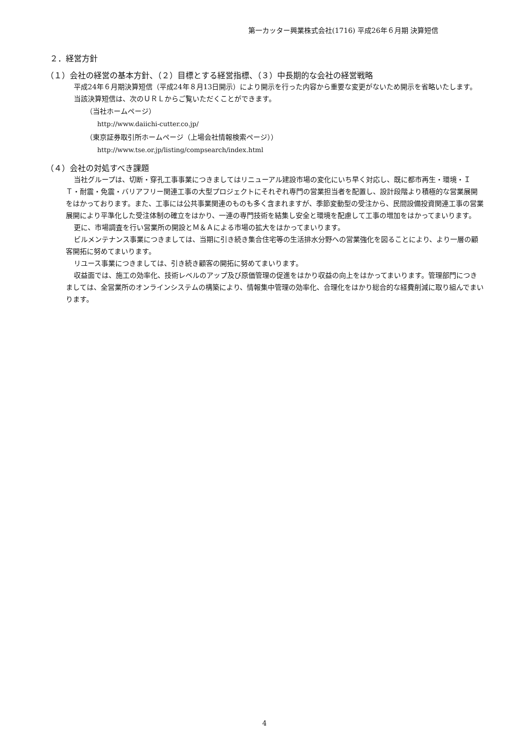第一カッター興業株式会社(1716) 平成26年６月期 決算短信
２．経営方針
（１）会社の経営の基本方針、（２）目標とする経営指標、（３）中長期的な会社の経営戦略
平成24年６月期決算短信（平成24年８月13日開示）により開示を行った内容から重要な変更がないため開示を省略いたします。
当該決算短信は、次のＵＲＬからご覧いただくことができます。
（当社ホームページ）
http://www.daiichi-cutter.co.jp/
（東京証券取引所ホームページ（上場会社情報検索ページ））
http://www.tse.or.jp/listing/compsearch/index.html
（４）会社の対処すべき課題
当社グループは、切断・穿孔工事事業につきましてはリニューアル建設市場の変化にいち早く対応し、既に都市再生・環境・ＩＴ・耐震・免震・バリアフリー関連工事の大型プロジェクトにそれぞれ専門の営業担当者を配置し、設計段階より積極的な営業展開をはかっております。また、工事には公共事業関連のものも多く含まれますが、季節変動型の受注から、民間設備投資関連工事の営業展開により平準化した受注体制の確立をはかり、一連の専門技術を結集し安全と環境を配慮して工事の増加をはかってまいります。
更に、市場調査を行い営業所の開設とＭ＆Ａによる市場の拡大をはかってまいります。
ビルメンテナンス事業につきましては、当期に引き続き集合住宅等の生活排水分野への営業強化を図ることにより、より一層の顧客開拓に努めてまいります。
リユース事業につきましては、引き続き顧客の開拓に努めてまいります。
収益面では、施工の効率化、技術レベルのアップ及び原価管理の促進をはかり収益の向上をはかってまいります。管理部門につきましては、全営業所のオンラインシステムの構築により、情報集中管理の効率化、合理化をはかり総合的な経費削減に取り組んでまいります。
4